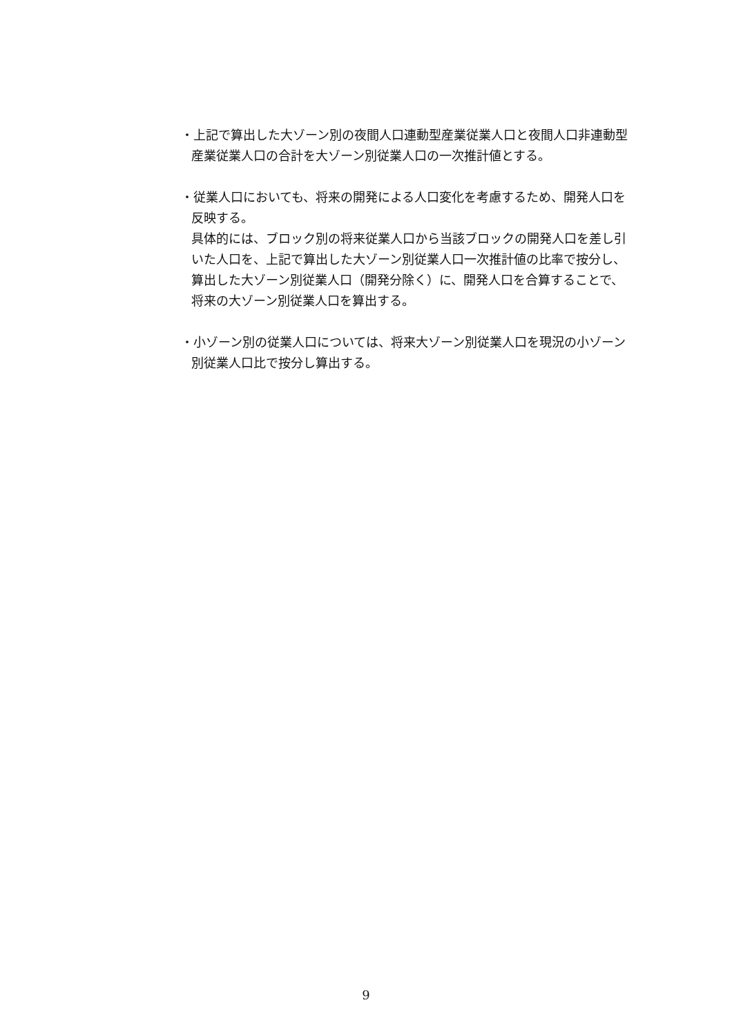・上記で算出した大ゾーン別の夜間人口連動型産業従業人口と夜間人口非連動型産業従業人口の合計を大ゾーン別従業人口の一次推計値とする。
・従業人口においても、将来の開発による人口変化を考慮するため、開発人口を反映する。
具体的には、ブロック別の将来従業人口から当該ブロックの開発人口を差し引いた人口を、上記で算出した大ゾーン別従業人口一次推計値の比率で按分し、算出した大ゾーン別従業人口（開発分除く）に、開発人口を合算することで、将来の大ゾーン別従業人口を算出する。
・小ゾーン別の従業人口については、将来大ゾーン別従業人口を現況の小ゾーン別従業人口比で按分し算出する。
9